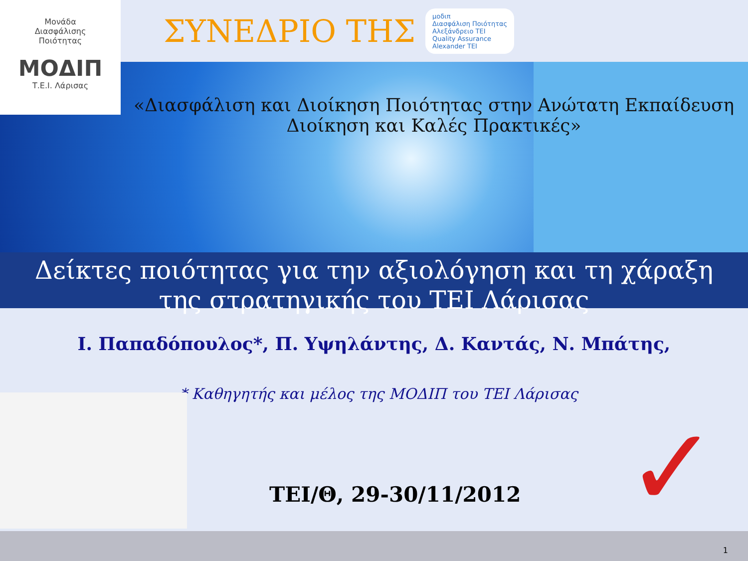✓
Μονάδα
Διασφάλισης
Ποιότητας
ΜΟΔΙΠ
Τ.Ε.Ι. Λάρισας
ΣΥΝΕΔΡΙΟ ΤΗΣ
μοδιπ
Διασφάλιση Ποιότητας
Αλεξάνδρειο ΤΕΙ
Quality Assurance
Alexander TEI
«Διασφάλιση και Διοίκηση Ποιότητας στην Ανώτατη Εκπαίδευση
Διοίκηση και Καλές Πρακτικές»
Δείκτες ποιότητας για την αξιολόγηση και τη χάραξη
της στρατηγικής του ΤΕΙ Λάρισας
Ι. Παπαδόπουλος*, Π. Υψηλάντης, Δ. Καντάς, Ν. Μπάτης,
* Καθηγητής και μέλος της ΜΟΔΙΠ του ΤΕΙ Λάρισας
ΤΕΙ/Θ, 29-30/11/2012
1